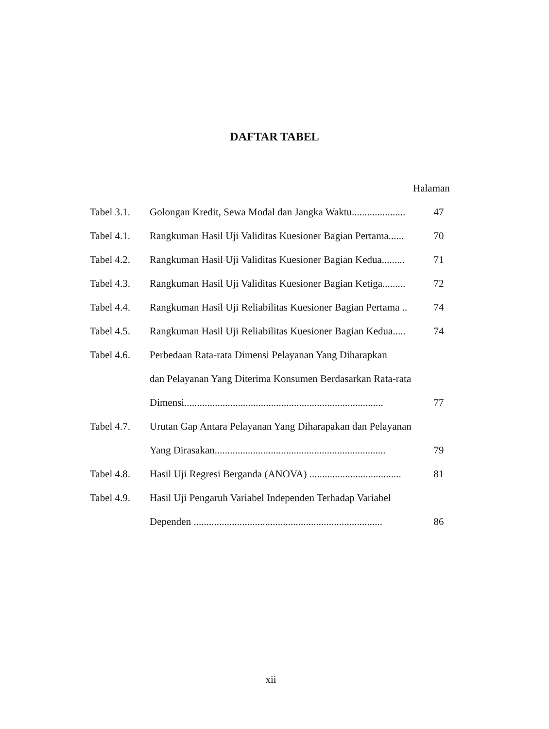DAFTAR TABEL
Halaman
| Tabel 3.1. | Golongan Kredit, Sewa Modal dan Jangka Waktu..................... | 47 |
| Tabel 4.1. | Rangkuman Hasil Uji Validitas Kuesioner Bagian Pertama...... | 70 |
| Tabel 4.2. | Rangkuman Hasil Uji Validitas Kuesioner Bagian Kedua......... | 71 |
| Tabel 4.3. | Rangkuman Hasil Uji Validitas Kuesioner Bagian Ketiga......... | 72 |
| Tabel 4.4. | Rangkuman Hasil Uji Reliabilitas Kuesioner Bagian Pertama .. | 74 |
| Tabel 4.5. | Rangkuman Hasil Uji Reliabilitas Kuesioner Bagian Kedua..... | 74 |
| Tabel 4.6. | Perbedaan Rata-rata Dimensi Pelayanan Yang Diharapkan | |
| | dan Pelayanan Yang Diterima Konsumen Berdasarkan Rata-rata | |
| | Dimensi.............................................................................. | 77 |
| Tabel 4.7. | Urutan Gap Antara Pelayanan Yang Diharapakan dan Pelayanan | |
| | Yang Dirasakan................................................................... | 79 |
| Tabel 4.8. | Hasil Uji Regresi Berganda (ANOVA) .................................... | 81 |
| Tabel 4.9. | Hasil Uji Pengaruh Variabel Independen Terhadap Variabel | |
| | Dependen .......................................................................... | 86 |
xii